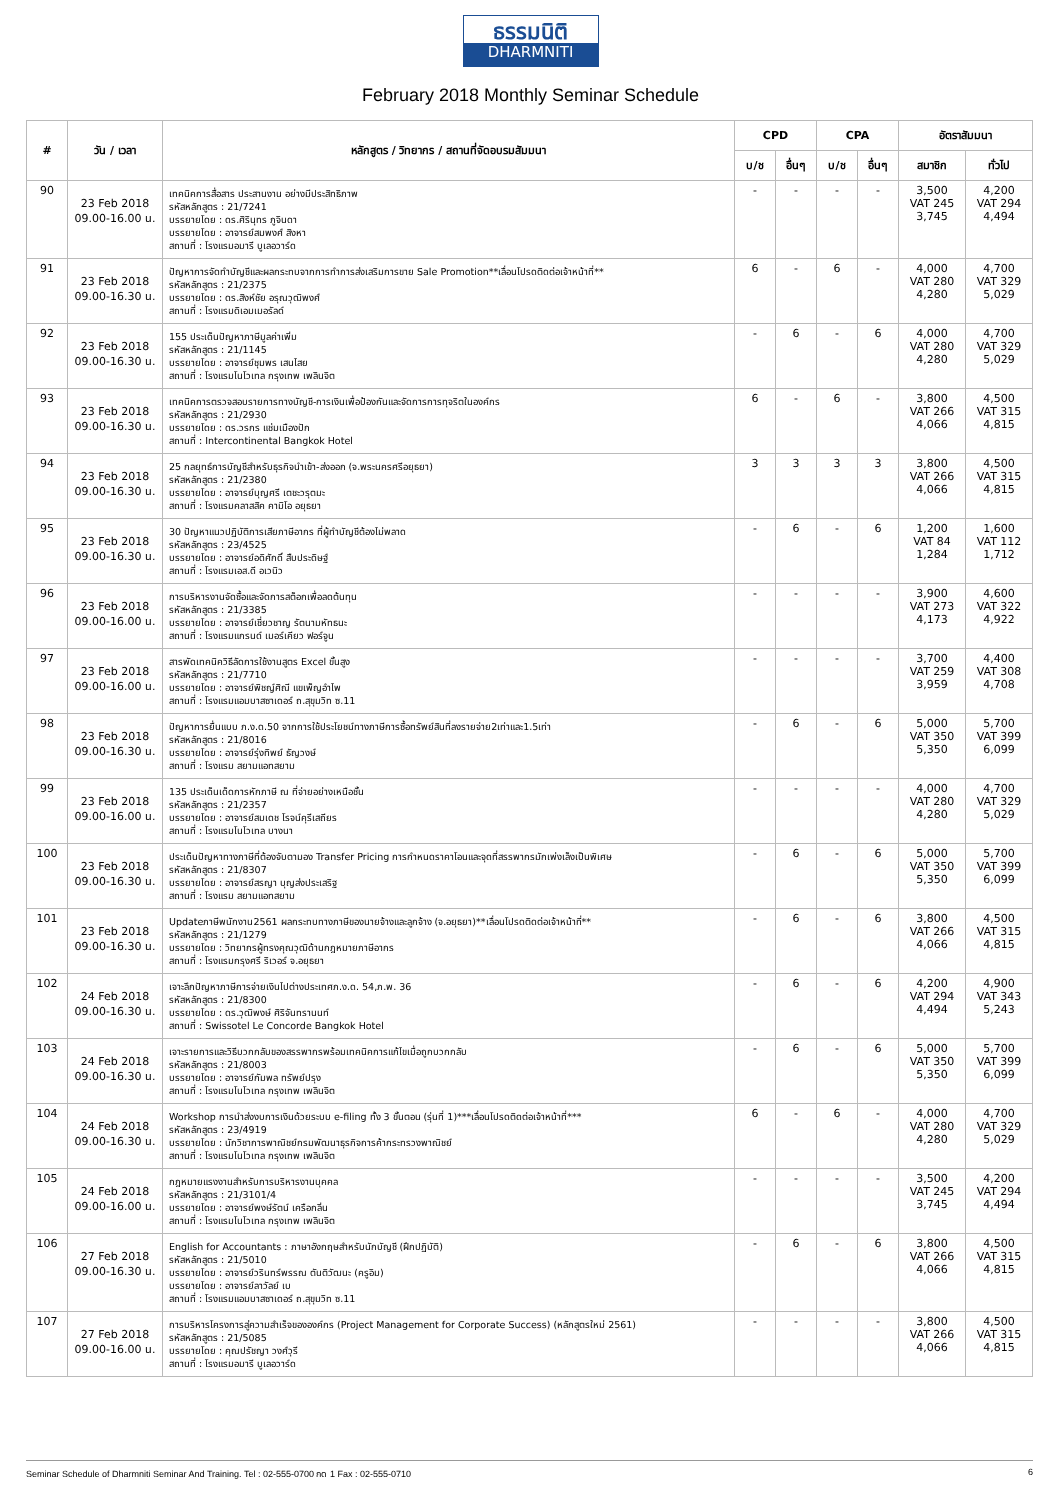ธรรมนิติ
DHARMNITI
February 2018 Monthly Seminar Schedule
| # | วัน / เวลา | หลักสูตร / วิทยากร / สถานที่จัดอบรมสัมมนา | CPD | | CPA | | อัตราสัมมนา | |
| --- | --- | --- | --- | --- | --- | --- | --- | --- |
| | | | บ/ช | อื่นๆ | บ/ช | อื่นๆ | สมาชิก | ทั่วไป |
| 90 | 23 Feb 2018 09.00-16.00 น. | เทคนิคการสื่อสาร ประสานงาน อย่างมีประสิทธิภาพ รหัสหลักสูตร : 21/7241 บรรยายโดย : ดร.ศิรินุทร ภูจินดา บรรยายโดย : อาจารย์สมพงศ์ สิงหา สถานที่ : โรงแรมอมารี บูเลอวาร์ด | - | - | - | - | 3,500 VAT 245 3,745 | 4,200 VAT 294 4,494 |
| 91 | 23 Feb 2018 09.00-16.30 น. | ปัญหาการจัดทำบัญชีและผลกระทบจากการทำการส่งเสริมการขาย Sale Promotion**เลื่อนโปรดติดต่อเจ้าหน้าที่** รหัสหลักสูตร : 21/2375 บรรยายโดย : ดร.สิงห์ชัย อรุณวุฒิพงศ์ สถานที่ : โรงแรมดิเอมเมอรัลด์ | 6 | - | 6 | - | 4,000 VAT 280 4,280 | 4,700 VAT 329 5,029 |
| 92 | 23 Feb 2018 09.00-16.30 น. | 155 ประเด็นปัญหาภาษีมูลค่าเพิ่ม รหัสหลักสูตร : 21/1145 บรรยายโดย : อาจารย์ชุมพร เสนไสย สถานที่ : โรงแรมโนโวเทล กรุงเทพ เพลินจิต | - | 6 | - | 6 | 4,000 VAT 280 4,280 | 4,700 VAT 329 5,029 |
| 93 | 23 Feb 2018 09.00-16.30 น. | เทคนิคการตรวจสอบรายการทางบัญชี-การเงินเพื่อป้องกันและจัดการการทุจริตในองค์กร รหัสหลักสูตร : 21/2930 บรรยายโดย : ดร.วรกร แช่มเมืองปัก สถานที่ : Intercontinental Bangkok Hotel | 6 | - | 6 | - | 3,800 VAT 266 4,066 | 4,500 VAT 315 4,815 |
| 94 | 23 Feb 2018 09.00-16.30 น. | 25 กลยุทธ์การบัญชีสำหรับธุรกิจนำเข้า-ส่งออก (จ.พระนครศรีอยุธยา) รหัสหลักสูตร : 21/2380 บรรยายโดย : อาจารย์บุญศรี เตชะวรุตมะ สถานที่ : โรงแรมคลาสสิค คามิโอ อยุธยา | 3 | 3 | 3 | 3 | 3,800 VAT 266 4,066 | 4,500 VAT 315 4,815 |
| 95 | 23 Feb 2018 09.00-16.30 น. | 30 ปัญหาแนวปฏิบัติการเสียภาษีอากร ที่ผู้ทำบัญชีต้องไม่พลาด รหัสหลักสูตร : 23/4525 บรรยายโดย : อาจารย์อดิศักดิ์ สืบประดิษฐ์ สถานที่ : โรงแรมเอส.ดี อเวนิว | - | 6 | - | 6 | 1,200 VAT 84 1,284 | 1,600 VAT 112 1,712 |
| 96 | 23 Feb 2018 09.00-16.00 น. | การบริหารงานจัดซื้อและจัดการสต็อกเพื่อลดต้นทุน รหัสหลักสูตร : 21/3385 บรรยายโดย : อาจารย์เชี่ยวชาญ รัตนามหัทธนะ สถานที่ : โรงแรมแกรนด์ เมอร์เคียว ฟอร์จูน | - | - | - | - | 3,900 VAT 273 4,173 | 4,600 VAT 322 4,922 |
| 97 | 23 Feb 2018 09.00-16.00 น. | สารพัดเทคนิควิธีลัดการใช้งานสูตร Excel ขั้นสูง รหัสหลักสูตร : 21/7710 บรรยายโดย : อาจารย์พิชญ์ศิณี แขเพ็ญอำไพ สถานที่ : โรงแรมแอมบาสซาเดอร์ ถ.สุขุมวิท ซ.11 | - | - | - | - | 3,700 VAT 259 3,959 | 4,400 VAT 308 4,708 |
| 98 | 23 Feb 2018 09.00-16.30 น. | ปัญหาการยื่นแบบ ภ.ง.ด.50 จากการใช้ประโยชน์ทางภาษีการซื้อทรัพย์สินที่ลงรายจ่าย2เท่าและ1.5เท่า รหัสหลักสูตร : 21/8016 บรรยายโดย : อาจารย์รุ่งทิพย์ ธัญวงษ์ สถานที่ : โรงแรม สยามแอทสยาม | - | 6 | - | 6 | 5,000 VAT 350 5,350 | 5,700 VAT 399 6,099 |
| 99 | 23 Feb 2018 09.00-16.00 น. | 135 ประเด็นเด็ดการหักภาษี ณ ที่จ่ายอย่างเหนือชั้น รหัสหลักสูตร : 21/2357 บรรยายโดย : อาจารย์สมเดช โรจน์คุรีเสถียร สถานที่ : โรงแรมโนโวเทล บางนา | - | - | - | - | 4,000 VAT 280 4,280 | 4,700 VAT 329 5,029 |
| 100 | 23 Feb 2018 09.00-16.30 น. | ประเด็นปัญหาทางภาษีที่ต้องจับตามอง Transfer Pricing การกำหนดราคาโอนและจุดที่สรรพากรมักเพ่งเล็งเป็นพิเศษ รหัสหลักสูตร : 21/8307 บรรยายโดย : อาจารย์สรญา บุญส่งประเสริฐ สถานที่ : โรงแรม สยามแอทสยาม | - | 6 | - | 6 | 5,000 VAT 350 5,350 | 5,700 VAT 399 6,099 |
| 101 | 23 Feb 2018 09.00-16.30 น. | Updateภาษีพนักงาน2561 ผลกระทบทางภาษีของนายจ้างและลูกจ้าง (จ.อยุธยา)**เลื่อนโปรดติดต่อเจ้าหน้าที่** รหัสหลักสูตร : 21/1279 บรรยายโดย : วิทยากรผู้ทรงคุณวุฒิด้านกฎหมายภาษีอากร สถานที่ : โรงแรมกรุงศรี ริเวอร์ จ.อยุธยา | - | 6 | - | 6 | 3,800 VAT 266 4,066 | 4,500 VAT 315 4,815 |
| 102 | 24 Feb 2018 09.00-16.30 น. | เจาะลึกปัญหาภาษีการจ่ายเงินไปต่างประเทศภ.ง.ด. 54,ภ.พ. 36 รหัสหลักสูตร : 21/8300 บรรยายโดย : ดร.วุฒิพงษ์ ศิริจันทรานนท์ สถานที่ : Swissotel Le Concorde Bangkok Hotel | - | 6 | - | 6 | 4,200 VAT 294 4,494 | 4,900 VAT 343 5,243 |
| 103 | 24 Feb 2018 09.00-16.30 น. | เจาะรายการและวิธีบวกกลับของสรรพากรพร้อมเทคนิคการแก้ไขเมื่อถูกบวกกลับ รหัสหลักสูตร : 21/8003 บรรยายโดย : อาจารย์กัมพล ทรัพย์ปรุง สถานที่ : โรงแรมโนโวเทล กรุงเทพ เพลินจิต | - | 6 | - | 6 | 5,000 VAT 350 5,350 | 5,700 VAT 399 6,099 |
| 104 | 24 Feb 2018 09.00-16.30 น. | Workshop การนำส่งงบการเงินด้วยระบบ e-filing ทั้ง 3 ขั้นตอน (รุ่นที่ 1)***เลื่อนโปรดติดต่อเจ้าหน้าที่*** รหัสหลักสูตร : 23/4919 บรรยายโดย : นักวิชาการพาณิชย์กรมพัฒนาธุรกิจการค้ากระทรวงพาณิชย์ สถานที่ : โรงแรมโนโวเทล กรุงเทพ เพลินจิต | 6 | - | 6 | - | 4,000 VAT 280 4,280 | 4,700 VAT 329 5,029 |
| 105 | 24 Feb 2018 09.00-16.00 น. | กฎหมายแรงงานสำหรับการบริหารงานบุคคล รหัสหลักสูตร : 21/3101/4 บรรยายโดย : อาจารย์พงษ์รัตน์ เครือกลิ่น สถานที่ : โรงแรมโนโวเทล กรุงเทพ เพลินจิต | - | - | - | - | 3,500 VAT 245 3,745 | 4,200 VAT 294 4,494 |
| 106 | 27 Feb 2018 09.00-16.30 น. | English for Accountants : ภาษาอังกฤษสำหรับนักบัญชี (ฝึกปฏิบัติ) รหัสหลักสูตร : 21/5010 บรรยายโดย : อาจารย์วรินทร์พรรณ ตันติวัฒนะ (ครูอิม) บรรยายโดย : อาจารย์ลาวัลย์ เบ สถานที่ : โรงแรมแอมบาสซาเดอร์ ถ.สุขุมวิท ซ.11 | - | 6 | - | 6 | 3,800 VAT 266 4,066 | 4,500 VAT 315 4,815 |
| 107 | 27 Feb 2018 09.00-16.00 น. | การบริหารโครงการสู่ความสำเร็จขององค์กร (Project Management for Corporate Success) (หลักสูตรใหม่ 2561) รหัสหลักสูตร : 21/5085 บรรยายโดย : คุณปรัชญา วงศ์วุรี สถานที่ : โรงแรมอมารี บูเลอวาร์ด | - | - | - | - | 3,800 VAT 266 4,066 | 4,500 VAT 315 4,815 |
Seminar Schedule of Dharmniti Seminar And Training. Tel : 02-555-0700 กด 1 Fax : 02-555-0710 6